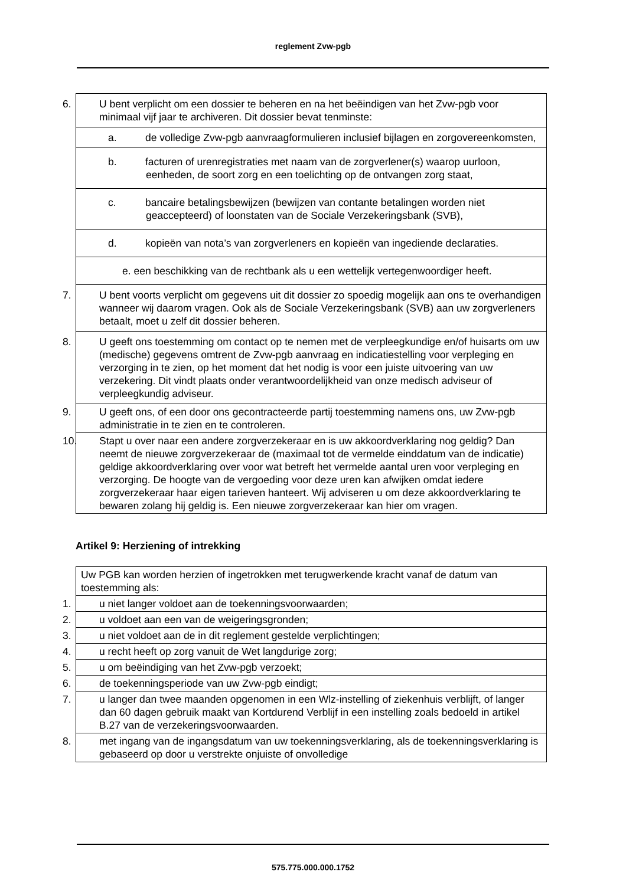reglement Zvw-pgb
| 6. U bent verplicht om een dossier te beheren en na het beëindigen van het Zvw-pgb voor minimaal vijf jaar te archiveren. Dit dossier bevat tenminste: |
| a. de volledige Zvw-pgb aanvraagformulieren inclusief bijlagen en zorgovereenkomsten, |
| b. facturen of urenregistraties met naam van de zorgverlener(s) waarop uurloon, eenheden, de soort zorg en een toelichting op de ontvangen zorg staat, |
| c. bancaire betalingsbewijzen (bewijzen van contante betalingen worden niet geaccepteerd) of loonstaten van de Sociale Verzekeringsbank (SVB), |
| d. kopieën van nota’s van zorgverleners en kopieën van ingediende declaraties. |
| e. een beschikking van de rechtbank als u een wettelijk vertegenwoordiger heeft. |
| 7. U bent voorts verplicht om gegevens uit dit dossier zo spoedig mogelijk aan ons te overhandigen wanneer wij daarom vragen. Ook als de Sociale Verzekeringsbank (SVB) aan uw zorgverleners betaalt, moet u zelf dit dossier beheren. |
| 8. U geeft ons toestemming om contact op te nemen met de verpleegkundige en/of huisarts om uw (medische) gegevens omtrent de Zvw-pgb aanvraag en indicatiestelling voor verpleging en verzorging in te zien, op het moment dat het nodig is voor een juiste uitvoering van uw verzekering. Dit vindt plaats onder verantwoordelijkheid van onze medisch adviseur of verpleegkundig adviseur. |
| 9. U geeft ons, of een door ons gecontracteerde partij toestemming namens ons, uw Zvw-pgb administratie in te zien en te controleren. |
| 10. Stapt u over naar een andere zorgverzekeraar en is uw akkoordverklaring nog geldig? Dan neemt de nieuwe zorgverzekeraar de (maximaal tot de vermelde einddatum van de indicatie) geldige akkoordverklaring over voor wat betreft het vermelde aantal uren voor verpleging en verzorging. De hoogte van de vergoeding voor deze uren kan afwijken omdat iedere zorgverzekeraar haar eigen tarieven hanteert. Wij adviseren u om deze akkoordverklaring te bewaren zolang hij geldig is. Een nieuwe zorgverzekeraar kan hier om vragen. |
Artikel 9: Herziening of intrekking
| Uw PGB kan worden herzien of ingetrokken met terugwerkende kracht vanaf de datum van toestemming als: |
| 1. u niet langer voldoet aan de toekenningsvoorwaarden; |
| 2. u voldoet aan een van de weigeringsgronden; |
| 3. u niet voldoet aan de in dit reglement gestelde verplichtingen; |
| 4. u recht heeft op zorg vanuit de Wet langdurige zorg; |
| 5. u om beëindiging van het Zvw-pgb verzoekt; |
| 6. de toekenningsperiode van uw Zvw-pgb eindigt; |
| 7. u langer dan twee maanden opgenomen in een Wlz-instelling of ziekenhuis verblijft, of langer dan 60 dagen gebruik maakt van Kortdurend Verblijf in een instelling zoals bedoeld in artikel B.27 van de verzekeringsvoorwaarden. |
| 8. met ingang van de ingangsdatum van uw toekenningsverklaring, als de toekenningsverklaring is gebaseerd op door u verstrekte onjuiste of onvolledige |
575.775.000.000.1752